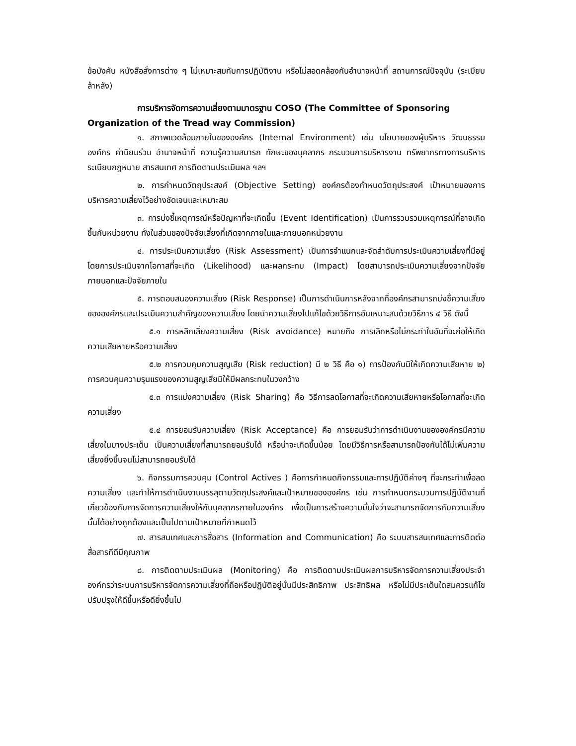ข้อบังคับ หนังสือสั่งการต่าง ๆ ไม่เหมาะสมกับการปฏิบัติงาน หรือไม่สอดคล้องกับอำนาจหน้าที่ สถานการณ์ปัจจุบัน (ระเบียบล้าหลัง)
การบริหารจัดการความเสี่ยงตามมาตรฐาน COSO (The Committee of Sponsoring Organization of the Tread way Commission)
๑. สภาพแวดล้อมภายในขององค์กร (Internal Environment) เช่น นโยบายของผู้บริหาร วัฒนธรรมองค์กร ค่านิยมร่วม อำนาจหน้าที่ ความรู้ความสมารถ ทักษะของบุคลากร กระบวนการบริหารงาน ทรัพยากรทางการบริหาร ระเบียบกฎหมาย สารสนเทศ การติดตามประเมินผล ฯลฯ
๒. การกำหนดวัตถุประสงค์ (Objective Setting) องค์กรต้องกำหนดวัตถุประสงค์ เป้าหมายของการบริหารความเสี่ยงไว้อย่างชัดเจนและเหมาะสม
๓. การบ่งชี้เหตุการณ์หรือปัญหาที่จะเกิดขึ้น (Event Identification) เป็นการรวบรวมเหตุการณ์ที่อาจเกิดขึ้นกับหน่วยงาน ทั้งในส่วนของปัจจัยเสี่ยงที่เกิดจากภายในและภายนอกหน่วยงาน
๔. การประเมินความเสี่ยง (Risk Assessment) เป็นการจำแนกและจัดลำดับการประเมินความเสี่ยงที่มีอยู่โดยการประเมินจากโอกาสที่จะเกิด (Likelihood) และผลกระทบ (Impact) โดยสามารถประเมินความเสี่ยงจากปัจจัยภายนอกและปัจจัยภายใน
๕. การตอบสนองความเสี่ยง (Risk Response) เป็นการดำเนินการหลังจากที่องค์กรสามารถบ่งชี้ความเสี่ยงขององค์กรและประเมินความสำคัญของความเสี่ยง โดยนำความเสี่ยงไปแก้ไขด้วยวิธีการอันเหมาะสมด้วยวิธีการ ๔ วิธี ดังนี้
๕.๑ การหลีกเลี่ยงความเสี่ยง (Risk avoidance) หมายถึง การเลิกหรือไม่กระทำในอันที่จะก่อให้เกิดความเสียหายหรือความเสี่ยง
๕.๒ การควบคุมความสูญเสีย (Risk reduction) มี ๒ วิธี คือ ๑) การป้องกันมิให้เกิดความเสียหาย ๒) การควบคุมความรุนแรงของความสูญเสียมิให้มีผลกระทบในวงกว้าง
๕.๓ การแบ่งความเสี่ยง (Risk Sharing) คือ วิธีการลดโอกาสที่จะเกิดความเสียหายหรือโอกาสที่จะเกิดความเสี่ยง
๕.๔ การยอมรับความเสี่ยง (Risk Acceptance) คือ การยอมรับว่าการดำเนินงานขององค์กรมีความเสี่ยงในบางประเด็น เป็นความเสี่ยงที่สามารถยอมรับได้ หรือน่าจะเกิดขึ้นน้อย โดยมีวิธีการหรือสามารถป้องกันได้ไม่เพิ่มความเสี่ยงยิ่งขึ้นจนไม่สามารถยอมรับได้
๖. กิจกรรมการควบคุม (Control Actives ) คือการกำหนดกิจกรรมและการปฏิบัติค่างๆ ที่จะกระทำเพื่อลดความเสี่ยง และทำให้การดำเนินงานบรรลุตามวัตถุประสงค์และเป้าหมายขององค์กร เช่น การกำหนดกระบวนการปฏิบัติงานที่เกี่ยวข้องกับการจัดการความเสี่ยงให้กับบุคลากรภายในองค์กร เพื่อเป็นการสร้างความมั่นใจว่าจะสามารถจัดการกับความเสี่ยงนั้นได้อย่างถูกต้องและเป็นไปตามเป้าหมายที่กำหนดไว้
๗. สารสนเทศและการสื่อสาร (Information and Communication) คือ ระบบสารสนเทศและการติดต่อสื่อสารทีดีมีคุณภาพ
๘. การติดตามประเมินผล (Monitoring) คือ การติดตามประเมินผลการบริหารจัดการความเสี่ยงประจำองค์กรว่าระบบการบริหารจัดการความเสี่ยงที่ถือหรือปฏิบัติอยู่นั้นมีประสิทธิภาพ ประสิทธิผล หรือไม่มีประเด็นใดสมควรแก้ไขปรับปรุงให้ดีขึ้นหรือดียิ่งขึ้นไป